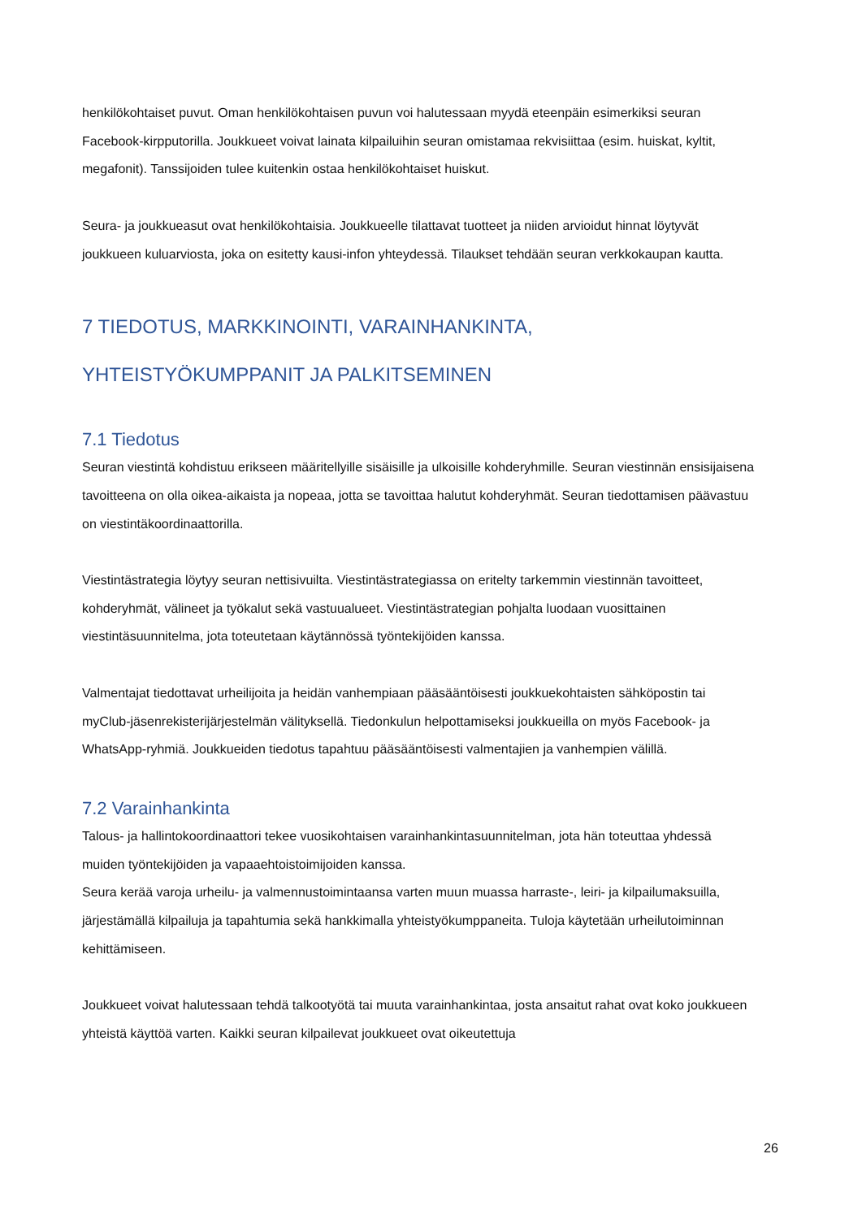henkilökohtaiset puvut. Oman henkilökohtaisen puvun voi halutessaan myydä eteenpäin esimerkiksi seuran Facebook-kirpputorilla. Joukkueet voivat lainata kilpailuihin seuran omistamaa rekvisiittaa (esim. huiskat, kyltit, megafonit). Tanssijoiden tulee kuitenkin ostaa henkilökohtaiset huiskut.
Seura- ja joukkueasut ovat henkilökohtaisia. Joukkueelle tilattavat tuotteet ja niiden arvioidut hinnat löytyvät joukkueen kuluarviosta, joka on esitetty kausi-infon yhteydessä. Tilaukset tehdään seuran verkkokaupan kautta.
7 TIEDOTUS, MARKKINOINTI, VARAINHANKINTA,
YHTEISTYÖKUMPPANIT JA PALKITSEMINEN
7.1 Tiedotus
Seuran viestintä kohdistuu erikseen määritellyille sisäisille ja ulkoisille kohderyhmille. Seuran viestinnän ensisijaisena tavoitteena on olla oikea-aikaista ja nopeaa, jotta se tavoittaa halutut kohderyhmät. Seuran tiedottamisen päävastuu on viestintäkoordinaattorilla.
Viestintästrategia löytyy seuran nettisivuilta. Viestintästrategiassa on eritelty tarkemmin viestinnän tavoitteet, kohderyhmät, välineet ja työkalut sekä vastuualueet. Viestintästrategian pohjalta luodaan vuosittainen viestintäsuunnitelma, jota toteutetaan käytännössä työntekijöiden kanssa.
Valmentajat tiedottavat urheilijoita ja heidän vanhempiaan pääsääntöisesti joukkuekohtaisten sähköpostin tai myClub-jäsenrekisterijärjestelmän välityksellä. Tiedonkulun helpottamiseksi joukkueilla on myös Facebook- ja WhatsApp-ryhmiä. Joukkueiden tiedotus tapahtuu pääsääntöisesti valmentajien ja vanhempien välillä.
7.2 Varainhankinta
Talous- ja hallintokoordinaattori tekee vuosikohtaisen varainhankintasuunnitelman, jota hän toteuttaa yhdessä muiden työntekijöiden ja vapaaehtoistoimijoiden kanssa.
Seura kerää varoja urheilu- ja valmennustoimintaansa varten muun muassa harraste-, leiri- ja kilpailumaksuilla, järjestämällä kilpailuja ja tapahtumia sekä hankkimalla yhteistyökumppaneita. Tuloja käytetään urheilutoiminnan kehittämiseen.
Joukkueet voivat halutessaan tehdä talkootyötä tai muuta varainhankintaa, josta ansaitut rahat ovat koko joukkueen yhteistä käyttöä varten. Kaikki seuran kilpailevat joukkueet ovat oikeutettuja
26